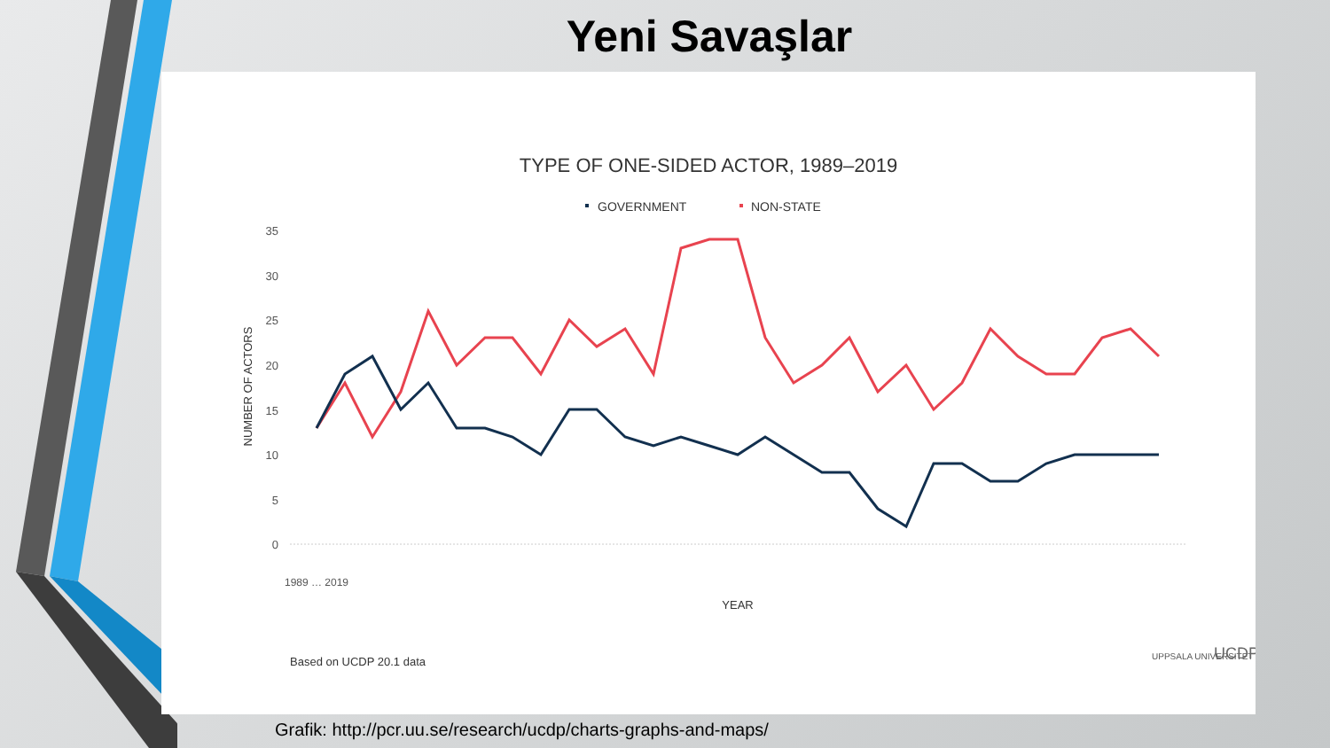Yeni Savaşlar
TYPE OF ONE-SIDED ACTOR, 1989–2019
GOVERNMENT
NON-STATE
35
30
25
20
15
10
5
0
NUMBER OF ACTORS
1989 … 2019
YEAR
Based on UCDP 20.1 data
UPPSALA UNIVERSITET
UCDP
Grafik: http://pcr.uu.se/research/ucdp/charts-graphs-and-maps/